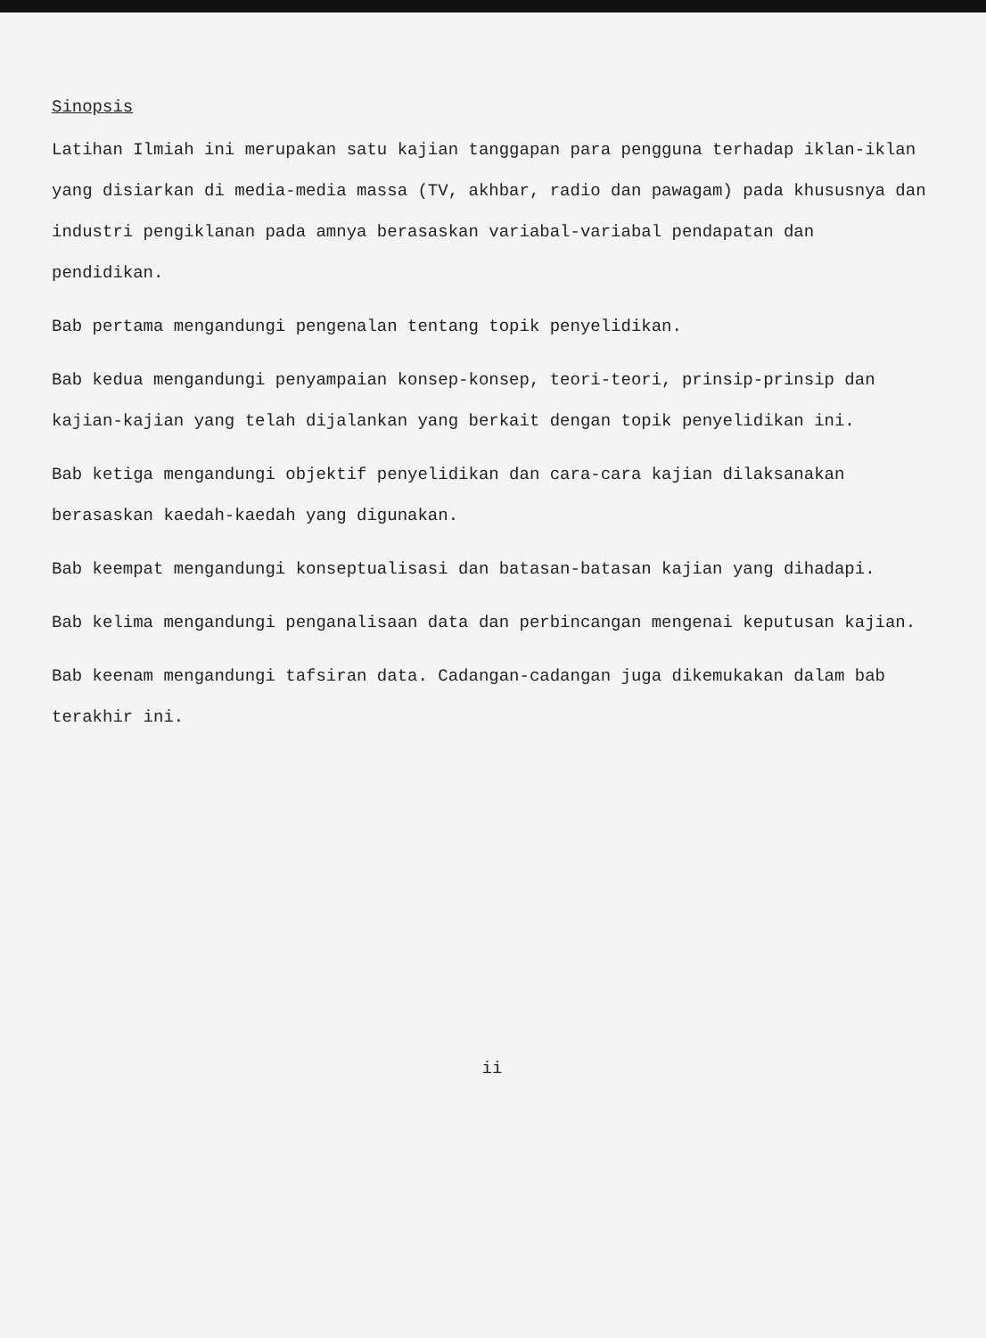Sinopsis
Latihan Ilmiah ini merupakan satu kajian tanggapan para pengguna terhadap iklan-iklan yang disiarkan di media-media massa (TV, akhbar, radio dan pawagam) pada khususnya dan industri pengiklanan pada amnya berasaskan variabal-variabal pendapatan dan pendidikan.
Bab pertama mengandungi pengenalan tentang topik penyelidikan.
Bab kedua mengandungi penyampaian konsep-konsep, teori-teori, prinsip-prinsip dan kajian-kajian yang telah dijalankan yang berkait dengan topik penyelidikan ini.
Bab ketiga mengandungi objektif penyelidikan dan cara-cara kajian dilaksanakan berasaskan kaedah-kaedah yang digunakan.
Bab keempat mengandungi konseptualisasi dan batasan-batasan kajian yang dihadapi.
Bab kelima mengandungi penganalisaan data dan perbincangan mengenai keputusan kajian.
Bab keenam mengandungi tafsiran data. Cadangan-cadangan juga dikemukakan dalam bab terakhir ini.
ii